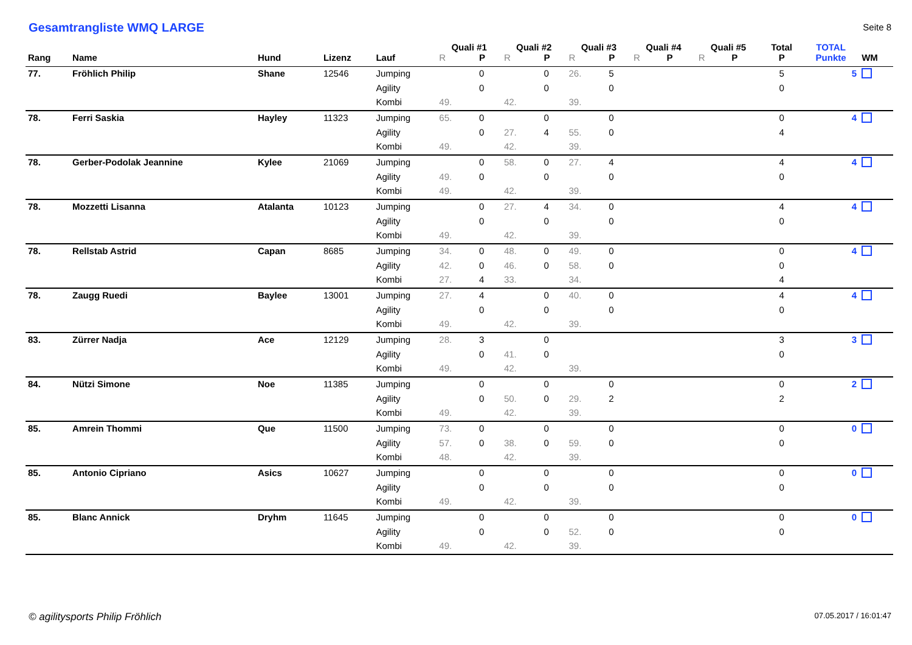Gesamtrangliste WMQ LARGE
Seite 8
| | | | | | Quali #1 | | Quali #2 | | Quali #3 | | Quali #4 | | Quali #5 | | Total | TOTAL | |
| --- | --- | --- | --- | --- | --- | --- | --- | --- | --- | --- | --- | --- | --- | --- | --- | --- | --- |
| Rang | Name | Hund | Lizenz | Lauf | R | P | R | P | R | P | R | P | R | P | P | Punkte | WM |
| 77. | Fröhlich Philip | Shane | 12546 | Jumping | | 0 | | 0 | 26. | 5 | | | | | 5 | 5 | |
| | | | | Agility | | 0 | | 0 | | 0 | | | | | 0 | | |
| | | | | Kombi | 49. | | 42. | | 39. | | | | | | | | |
| 78. | Ferri Saskia | Hayley | 11323 | Jumping | 65. | 0 | | 0 | | 0 | | | | | 0 | 4 | |
| | | | | Agility | | 0 | 27. | 4 | 55. | 0 | | | | | 4 | | |
| | | | | Kombi | 49. | | 42. | | 39. | | | | | | | | |
| 78. | Gerber-Podolak Jeannine | Kylee | 21069 | Jumping | | 0 | 58. | 0 | 27. | 4 | | | | | 4 | 4 | |
| | | | | Agility | 49. | 0 | | 0 | | 0 | | | | | 0 | | |
| | | | | Kombi | 49. | | 42. | | 39. | | | | | | | | |
| 78. | Mozzetti Lisanna | Atalanta | 10123 | Jumping | | 0 | 27. | 4 | 34. | 0 | | | | | 4 | 4 | |
| | | | | Agility | | 0 | | 0 | | 0 | | | | | 0 | | |
| | | | | Kombi | 49. | | 42. | | 39. | | | | | | | | |
| 78. | Rellstab Astrid | Capan | 8685 | Jumping | 34. | 0 | 48. | 0 | 49. | 0 | | | | | 0 | 4 | |
| | | | | Agility | 42. | 0 | 46. | 0 | 58. | 0 | | | | | 0 | | |
| | | | | Kombi | 27. | 4 | 33. | | 34. | | | | | | 4 | | |
| 78. | Zaugg Ruedi | Baylee | 13001 | Jumping | 27. | 4 | | 0 | 40. | 0 | | | | | 4 | 4 | |
| | | | | Agility | | 0 | | 0 | | 0 | | | | | 0 | | |
| | | | | Kombi | 49. | | 42. | | 39. | | | | | | | | |
| 83. | Zürrer Nadja | Ace | 12129 | Jumping | 28. | 3 | | 0 | | | | | | | 3 | 3 | |
| | | | | Agility | | 0 | 41. | 0 | | | | | | | 0 | | |
| | | | | Kombi | 49. | | 42. | | 39. | | | | | | | | |
| 84. | Nützi Simone | Noe | 11385 | Jumping | | 0 | | 0 | | 0 | | | | | 0 | 2 | |
| | | | | Agility | | 0 | 50. | 0 | 29. | 2 | | | | | 2 | | |
| | | | | Kombi | 49. | | 42. | | 39. | | | | | | | | |
| 85. | Amrein Thommi | Que | 11500 | Jumping | 73. | 0 | | 0 | | 0 | | | | | 0 | 0 | |
| | | | | Agility | 57. | 0 | 38. | 0 | 59. | 0 | | | | | 0 | | |
| | | | | Kombi | 48. | | 42. | | 39. | | | | | | | | |
| 85. | Antonio Cipriano | Asics | 10627 | Jumping | | 0 | | 0 | | 0 | | | | | 0 | 0 | |
| | | | | Agility | | 0 | | 0 | | 0 | | | | | 0 | | |
| | | | | Kombi | 49. | | 42. | | 39. | | | | | | | | |
| 85. | Blanc Annick | Dryhm | 11645 | Jumping | | 0 | | 0 | | 0 | | | | | 0 | 0 | |
| | | | | Agility | | 0 | | 0 | 52. | 0 | | | | | 0 | | |
| | | | | Kombi | 49. | | 42. | | 39. | | | | | | | | |
© agilitysports Philip Fröhlich 07.05.2017 / 16:01:47